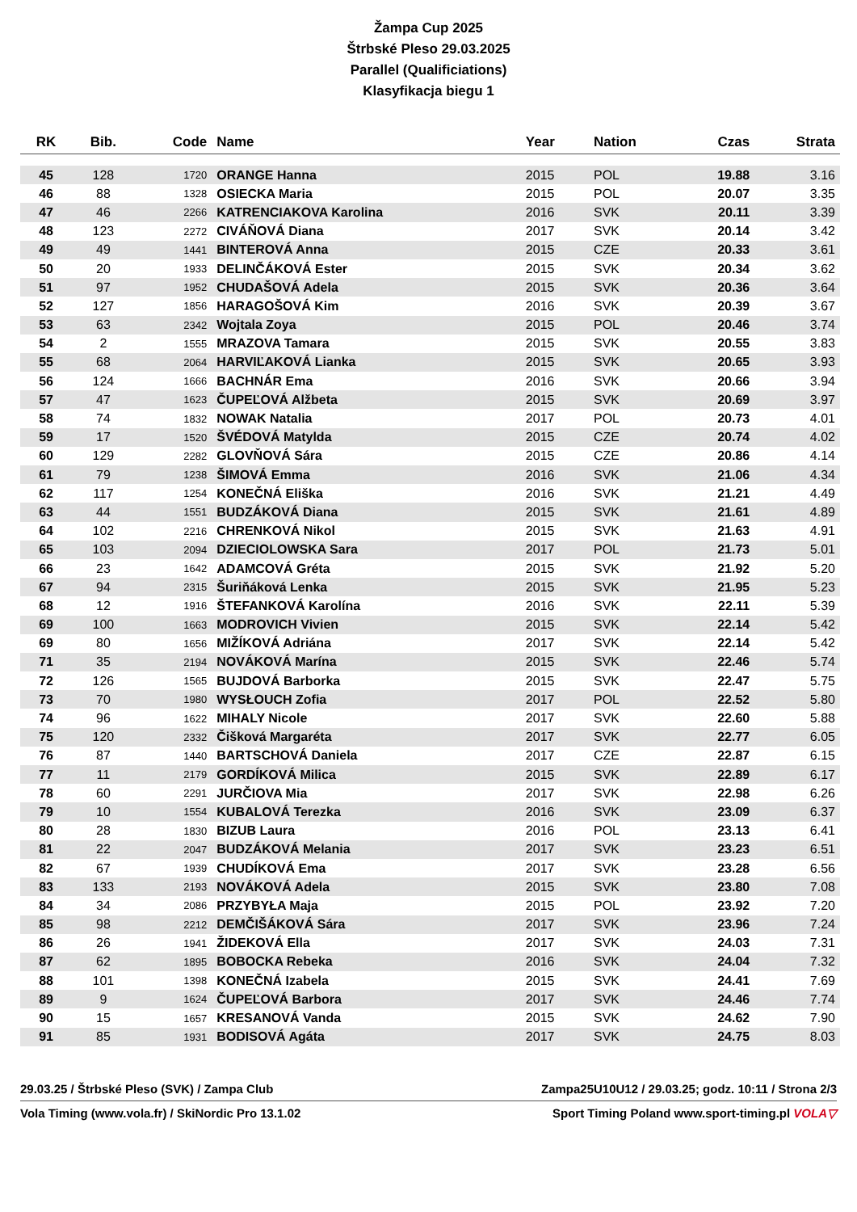Žampa Cup 2025
Štrbské Pleso 29.03.2025
Parallel (Qualificiations)
Klasyfikacja biegu 1
| RK | Bib. | Code | Name | Year | Nation | Czas | Strata |
| --- | --- | --- | --- | --- | --- | --- | --- |
| 45 | 128 | 1720 | ORANGE Hanna | 2015 | POL | 19.88 | 3.16 |
| 46 | 88 | 1328 | OSIECKA Maria | 2015 | POL | 20.07 | 3.35 |
| 47 | 46 | 2266 | KATRENCIAKOVA Karolina | 2016 | SVK | 20.11 | 3.39 |
| 48 | 123 | 2272 | CIVÁŇOVÁ Diana | 2017 | SVK | 20.14 | 3.42 |
| 49 | 49 | 1441 | BINTEROVÁ Anna | 2015 | CZE | 20.33 | 3.61 |
| 50 | 20 | 1933 | DELINČÁKOVÁ Ester | 2015 | SVK | 20.34 | 3.62 |
| 51 | 97 | 1952 | CHUDAŠOVÁ Adela | 2015 | SVK | 20.36 | 3.64 |
| 52 | 127 | 1856 | HARAGOŠOVÁ Kim | 2016 | SVK | 20.39 | 3.67 |
| 53 | 63 | 2342 | Wojtala Zoya | 2015 | POL | 20.46 | 3.74 |
| 54 | 2 | 1555 | MRAZOVA Tamara | 2015 | SVK | 20.55 | 3.83 |
| 55 | 68 | 2064 | HARVIĽAKOVÁ Lianka | 2015 | SVK | 20.65 | 3.93 |
| 56 | 124 | 1666 | BACHNÁR Ema | 2016 | SVK | 20.66 | 3.94 |
| 57 | 47 | 1623 | ČUPEĽOVÁ Alžbeta | 2015 | SVK | 20.69 | 3.97 |
| 58 | 74 | 1832 | NOWAK Natalia | 2017 | POL | 20.73 | 4.01 |
| 59 | 17 | 1520 | ŠVÉDOVÁ Matylda | 2015 | CZE | 20.74 | 4.02 |
| 60 | 129 | 2282 | GLOVŇOVÁ Sára | 2015 | CZE | 20.86 | 4.14 |
| 61 | 79 | 1238 | ŠIMOVÁ Emma | 2016 | SVK | 21.06 | 4.34 |
| 62 | 117 | 1254 | KONEČNÁ Eliška | 2016 | SVK | 21.21 | 4.49 |
| 63 | 44 | 1551 | BUDZÁKOVÁ Diana | 2015 | SVK | 21.61 | 4.89 |
| 64 | 102 | 2216 | CHRENKOVÁ Nikol | 2015 | SVK | 21.63 | 4.91 |
| 65 | 103 | 2094 | DZIECIOLOWSKA Sara | 2017 | POL | 21.73 | 5.01 |
| 66 | 23 | 1642 | ADAMCOVÁ Gréta | 2015 | SVK | 21.92 | 5.20 |
| 67 | 94 | 2315 | Šuriňáková Lenka | 2015 | SVK | 21.95 | 5.23 |
| 68 | 12 | 1916 | ŠTEFANKOVÁ Karolína | 2016 | SVK | 22.11 | 5.39 |
| 69 | 100 | 1663 | MODROVICH Vivien | 2015 | SVK | 22.14 | 5.42 |
| 69 | 80 | 1656 | MIŽÍKOVÁ Adriána | 2017 | SVK | 22.14 | 5.42 |
| 71 | 35 | 2194 | NOVÁKOVÁ Marína | 2015 | SVK | 22.46 | 5.74 |
| 72 | 126 | 1565 | BUJDOVÁ Barborka | 2015 | SVK | 22.47 | 5.75 |
| 73 | 70 | 1980 | WYSŁOUCH Zofia | 2017 | POL | 22.52 | 5.80 |
| 74 | 96 | 1622 | MIHALY Nicole | 2017 | SVK | 22.60 | 5.88 |
| 75 | 120 | 2332 | Čišková Margaréta | 2017 | SVK | 22.77 | 6.05 |
| 76 | 87 | 1440 | BARTSCHOVÁ Daniela | 2017 | CZE | 22.87 | 6.15 |
| 77 | 11 | 2179 | GORDÍKOVÁ Milica | 2015 | SVK | 22.89 | 6.17 |
| 78 | 60 | 2291 | JURČIOVA Mia | 2017 | SVK | 22.98 | 6.26 |
| 79 | 10 | 1554 | KUBALOVÁ Terezka | 2016 | SVK | 23.09 | 6.37 |
| 80 | 28 | 1830 | BIZUB Laura | 2016 | POL | 23.13 | 6.41 |
| 81 | 22 | 2047 | BUDZÁKOVÁ Melania | 2017 | SVK | 23.23 | 6.51 |
| 82 | 67 | 1939 | CHUDÍKOVÁ Ema | 2017 | SVK | 23.28 | 6.56 |
| 83 | 133 | 2193 | NOVÁKOVÁ Adela | 2015 | SVK | 23.80 | 7.08 |
| 84 | 34 | 2086 | PRZYBYŁA Maja | 2015 | POL | 23.92 | 7.20 |
| 85 | 98 | 2212 | DEMČIŠÁKOVÁ Sára | 2017 | SVK | 23.96 | 7.24 |
| 86 | 26 | 1941 | ŽIDEKOVÁ Ella | 2017 | SVK | 24.03 | 7.31 |
| 87 | 62 | 1895 | BOBOCKA Rebeka | 2016 | SVK | 24.04 | 7.32 |
| 88 | 101 | 1398 | KONEČNÁ Izabela | 2015 | SVK | 24.41 | 7.69 |
| 89 | 9 | 1624 | ČUPEĽOVÁ Barbora | 2017 | SVK | 24.46 | 7.74 |
| 90 | 15 | 1657 | KRESANOVÁ Vanda | 2015 | SVK | 24.62 | 7.90 |
| 91 | 85 | 1931 | BODISOVÁ Agáta | 2017 | SVK | 24.75 | 8.03 |
29.03.25 / Štrbské Pleso (SVK) / Zampa Club Zampa25U10U12 / 29.03.25; godz. 10:11 / Strona 2/3
Vola Timing (www.vola.fr) / SkiNordic Pro 13.1.02 Sport Timing Poland www.sport-timing.pl VOLA▽